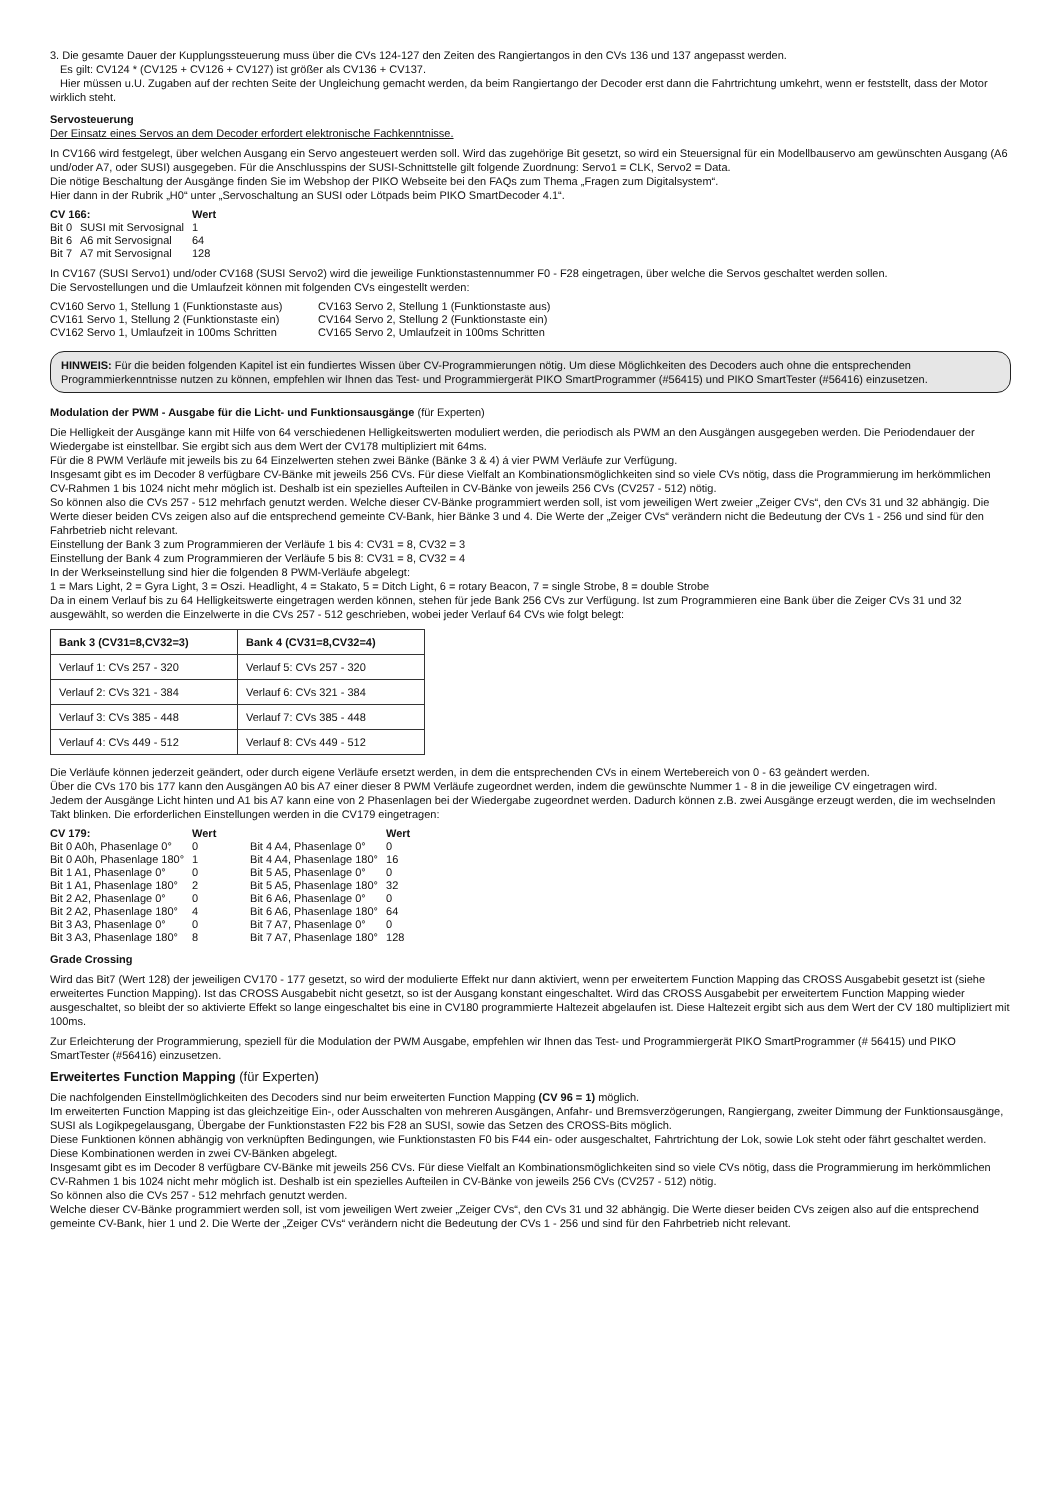3. Die gesamte Dauer der Kupplungssteuerung muss über die CVs 124-127 den Zeiten des Rangiertangos in den CVs 136 und 137 angepasst werden.
Es gilt: CV124 * (CV125 + CV126 + CV127) ist größer als CV136 + CV137.
Hier müssen u.U. Zugaben auf der rechten Seite der Ungleichung gemacht werden, da beim Rangiertango der Decoder erst dann die Fahrtrichtung umkehrt, wenn er feststellt, dass der Motor wirklich steht.
Servosteuerung
Der Einsatz eines Servos an dem Decoder erfordert elektronische Fachkenntnisse.
In CV166 wird festgelegt, über welchen Ausgang ein Servo angesteuert werden soll. Wird das zugehörige Bit gesetzt, so wird ein Steuersignal für ein Modellbauservo am gewünschten Ausgang (A6 und/oder A7, oder SUSI) ausgegeben. Für die Anschlusspins der SUSI-Schnittstelle gilt folgende Zuordnung: Servo1 = CLK, Servo2 = Data.
Die nötige Beschaltung der Ausgänge finden Sie im Webshop der PIKO Webseite bei den FAQs zum Thema „Fragen zum Digitalsystem“.
Hier dann in der Rubrik „H0“ unter „Servoschaltung an SUSI oder Lötpads beim PIKO SmartDecoder 4.1“.
| CV 166: | | Wert |
| --- | --- | --- |
| Bit 0 | SUSI mit Servosignal | 1 |
| Bit 6 | A6 mit Servosignal | 64 |
| Bit 7 | A7 mit Servosignal | 128 |
In CV167 (SUSI Servo1) und/oder CV168 (SUSI Servo2) wird die jeweilige Funktionstastennummer F0 - F28 eingetragen, über welche die Servos geschaltet werden sollen.
Die Servostellungen und die Umlaufzeit können mit folgenden CVs eingestellt werden:
| CV160 Servo 1, Stellung 1 (Funktionstaste aus) | CV163 Servo 2, Stellung 1 (Funktionstaste aus) |
| CV161 Servo 1, Stellung 2 (Funktionstaste ein) | CV164 Servo 2, Stellung 2 (Funktionstaste ein) |
| CV162 Servo 1, Umlaufzeit in 100ms Schritten | CV165 Servo 2, Umlaufzeit in 100ms Schritten |
HINWEIS: Für die beiden folgenden Kapitel ist ein fundiertes Wissen über CV-Programmierungen nötig. Um diese Möglichkeiten des Decoders auch ohne die entsprechenden Programmierkenntnisse nutzen zu können, empfehlen wir Ihnen das Test- und Programmiergerät PIKO SmartProgrammer (#56415) und PIKO SmartTester (#56416) einzusetzen.
Modulation der PWM - Ausgabe für die Licht- und Funktionsausgänge (für Experten)
Die Helligkeit der Ausgänge kann mit Hilfe von 64 verschiedenen Helligkeitswerten moduliert werden, die periodisch als PWM an den Ausgängen ausgegeben werden. Die Periodendauer der Wiedergabe ist einstellbar. Sie ergibt sich aus dem Wert der CV178 multipliziert mit 64ms.
Für die 8 PWM Verläufe mit jeweils bis zu 64 Einzelwerten stehen zwei Bänke (Bänke 3 & 4) á vier PWM Verläufe zur Verfügung.
Insgesamt gibt es im Decoder 8 verfügbare CV-Bänke mit jeweils 256 CVs. Für diese Vielfalt an Kombinationsmöglichkeiten sind so viele CVs nötig, dass die Programmierung im herkömmlichen CV-Rahmen 1 bis 1024 nicht mehr möglich ist. Deshalb ist ein spezielles Aufteilen in CV-Bänke von jeweils 256 CVs (CV257 - 512) nötig.
So können also die CVs 257 - 512 mehrfach genutzt werden. Welche dieser CV-Bänke programmiert werden soll, ist vom jeweiligen Wert zweier „Zeiger CVs“, den CVs 31 und 32 abhängig. Die Werte dieser beiden CVs zeigen also auf die entsprechend gemeinte CV-Bank, hier Bänke 3 und 4. Die Werte der „Zeiger CVs“ verändern nicht die Bedeutung der CVs 1 - 256 und sind für den Fahrbetrieb nicht relevant.
Einstellung der Bank 3 zum Programmieren der Verläufe 1 bis 4: CV31 = 8, CV32 = 3
Einstellung der Bank 4 zum Programmieren der Verläufe 5 bis 8: CV31 = 8, CV32 = 4
In der Werkseinstellung sind hier die folgenden 8 PWM-Verläufe abgelegt:
1 = Mars Light, 2 = Gyra Light, 3 = Oszi. Headlight, 4 = Stakato, 5 = Ditch Light, 6 = rotary Beacon, 7 = single Strobe, 8 = double Strobe
Da in einem Verlauf bis zu 64 Helligkeitswerte eingetragen werden können, stehen für jede Bank 256 CVs zur Verfügung. Ist zum Programmieren eine Bank über die Zeiger CVs 31 und 32 ausgewählt, so werden die Einzelwerte in die CVs 257 - 512 geschrieben, wobei jeder Verlauf 64 CVs wie folgt belegt:
| Bank 3 (CV31=8,CV32=3) | Bank 4 (CV31=8,CV32=4) |
| --- | --- |
| Verlauf 1: CVs 257 - 320 | Verlauf 5: CVs 257 - 320 |
| Verlauf 2: CVs 321 - 384 | Verlauf 6: CVs 321 - 384 |
| Verlauf 3: CVs 385 - 448 | Verlauf 7: CVs 385 - 448 |
| Verlauf 4: CVs 449 - 512 | Verlauf 8: CVs 449 - 512 |
Die Verläufe können jederzeit geändert, oder durch eigene Verläufe ersetzt werden, in dem die entsprechenden CVs in einem Wertebereich von 0 - 63 geändert werden.
Über die CVs 170 bis 177 kann den Ausgängen A0 bis A7 einer dieser 8 PWM Verläufe zugeordnet werden, indem die gewünschte Nummer 1 - 8 in die jeweilige CV eingetragen wird.
Jedem der Ausgänge Licht hinten und A1 bis A7 kann eine von 2 Phasenlagen bei der Wiedergabe zugeordnet werden. Dadurch können z.B. zwei Ausgänge erzeugt werden, die im wechselnden Takt blinken. Die erforderlichen Einstellungen werden in die CV179 eingetragen:
| CV 179: | Wert | | Wert |
| --- | --- | --- | --- |
| Bit 0 A0h, Phasenlage 0° | 0 | Bit 4 A4, Phasenlage 0° | 0 |
| Bit 0 A0h, Phasenlage 180° | 1 | Bit 4 A4, Phasenlage 180° | 16 |
| Bit 1 A1, Phasenlage 0° | 0 | Bit 5 A5, Phasenlage 0° | 0 |
| Bit 1 A1, Phasenlage 180° | 2 | Bit 5 A5, Phasenlage 180° | 32 |
| Bit 2 A2, Phasenlage 0° | 0 | Bit 6 A6, Phasenlage 0° | 0 |
| Bit 2 A2, Phasenlage 180° | 4 | Bit 6 A6, Phasenlage 180° | 64 |
| Bit 3 A3, Phasenlage 0° | 0 | Bit 7 A7, Phasenlage 0° | 0 |
| Bit 3 A3, Phasenlage 180° | 8 | Bit 7 A7, Phasenlage 180° | 128 |
Grade Crossing
Wird das Bit7 (Wert 128) der jeweiligen CV170 - 177 gesetzt, so wird der modulierte Effekt nur dann aktiviert, wenn per erweitertem Function Mapping das CROSS Ausgabebit gesetzt ist (siehe erweitertes Function Mapping). Ist das CROSS Ausgabebit nicht gesetzt, so ist der Ausgang konstant eingeschaltet. Wird das CROSS Ausgabebit per erweitertem Function Mapping wieder ausgeschaltet, so bleibt der so aktivierte Effekt so lange eingeschaltet bis eine in CV180 programmierte Haltezeit abgelaufen ist. Diese Haltezeit ergibt sich aus dem Wert der CV 180 multipliziert mit 100ms.
Zur Erleichterung der Programmierung, speziell für die Modulation der PWM Ausgabe, empfehlen wir Ihnen das Test- und Programmiergerät PIKO SmartProgrammer (# 56415) und PIKO SmartTester (#56416) einzusetzen.
Erweitertes Function Mapping (für Experten)
Die nachfolgenden Einstellmöglichkeiten des Decoders sind nur beim erweiterten Function Mapping (CV 96 = 1) möglich.
Im erweiterten Function Mapping ist das gleichzeitige Ein-, oder Ausschalten von mehreren Ausgängen, Anfahr- und Bremsverzögerungen, Rangiergang, zweiter Dimmung der Funktionsausgänge, SUSI als Logikpegelausgang, Übergabe der Funktionstasten F22 bis F28 an SUSI, sowie das Setzen des CROSS-Bits möglich.
Diese Funktionen können abhängig von verknüpften Bedingungen, wie Funktionstasten F0 bis F44 ein- oder ausgeschaltet, Fahrtrichtung der Lok, sowie Lok steht oder fährt geschaltet werden. Diese Kombinationen werden in zwei CV-Bänken abgelegt.
Insgesamt gibt es im Decoder 8 verfügbare CV-Bänke mit jeweils 256 CVs. Für diese Vielfalt an Kombinationsmöglichkeiten sind so viele CVs nötig, dass die Programmierung im herkömmlichen CV-Rahmen 1 bis 1024 nicht mehr möglich ist. Deshalb ist ein spezielles Aufteilen in CV-Bänke von jeweils 256 CVs (CV257 - 512) nötig.
So können also die CVs 257 - 512 mehrfach genutzt werden.
Welche dieser CV-Bänke programmiert werden soll, ist vom jeweiligen Wert zweier „Zeiger CVs“, den CVs 31 und 32 abhängig. Die Werte dieser beiden CVs zeigen also auf die entsprechend gemeinte CV-Bank, hier 1 und 2. Die Werte der „Zeiger CVs“ verändern nicht die Bedeutung der CVs 1 - 256 und sind für den Fahrbetrieb nicht relevant.